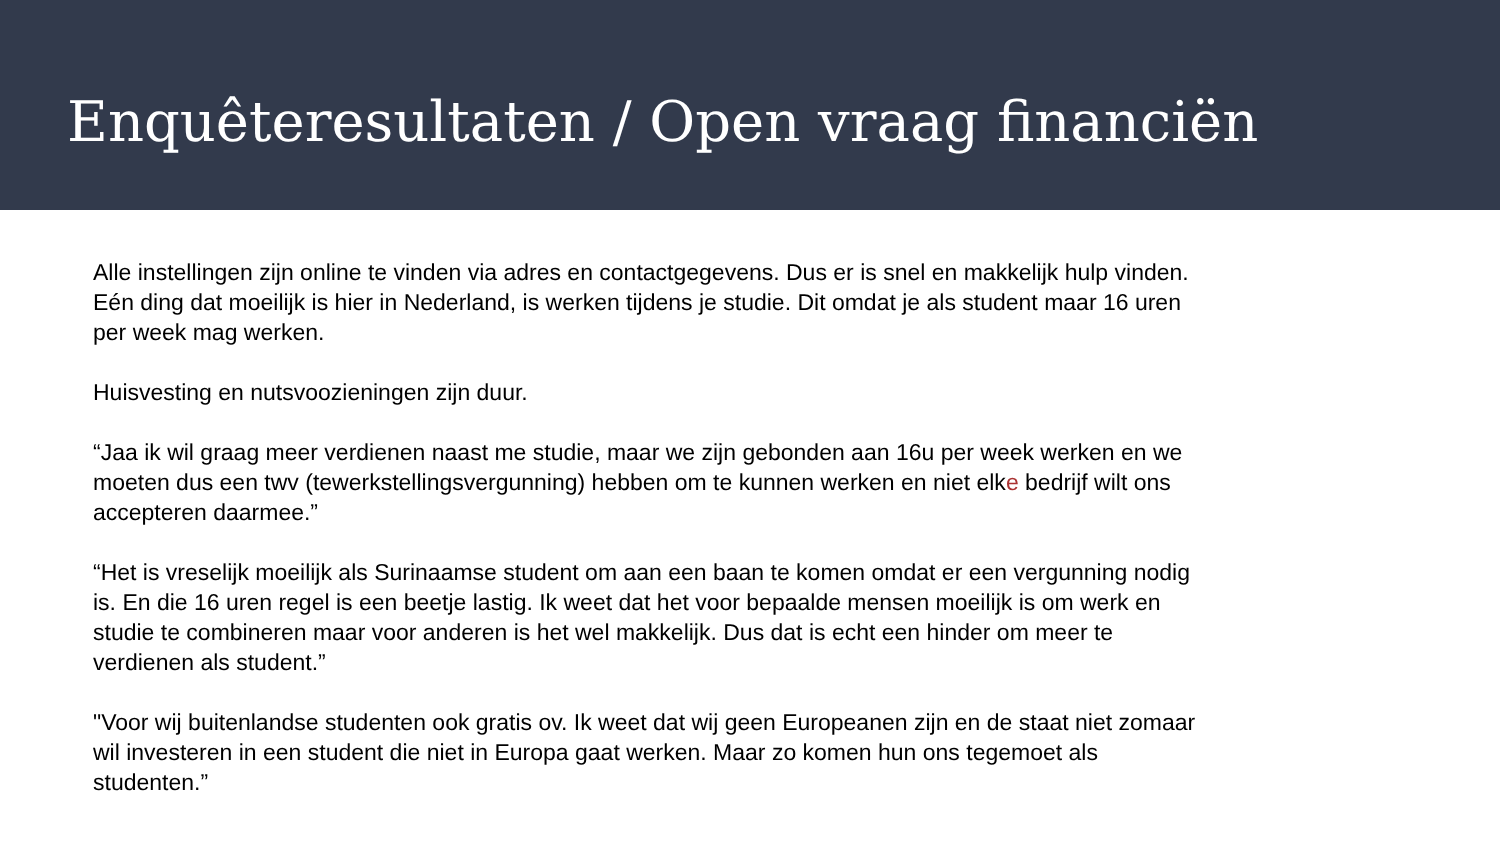Enquêteresultaten / Open vraag financiën
Alle instellingen zijn online te vinden via adres en contactgegevens. Dus er is snel en makkelijk hulp vinden. Eén ding dat moeilijk is hier in Nederland, is werken tijdens je studie. Dit omdat je als student maar 16 uren per week mag werken.
Huisvesting en nutsvoozieningen zijn duur.
“Jaa ik wil graag meer verdienen naast me studie, maar we zijn gebonden aan 16u per week werken en we moeten dus een twv (tewerkstellingsvergunning) hebben om te kunnen werken en niet elke bedrijf wilt ons accepteren daarmee.”
“Het is vreselijk moeilijk als Surinaamse student om aan een baan te komen omdat er een vergunning nodig is. En die 16 uren regel is een beetje lastig. Ik weet dat het voor bepaalde mensen moeilijk is om werk en studie te combineren maar voor anderen is het wel makkelijk. Dus dat is echt een hinder om meer te verdienen als student.”
"Voor wij buitenlandse studenten ook gratis ov. Ik weet dat wij geen Europeanen zijn en de staat niet zomaar wil investeren in een student die niet in Europa gaat werken. Maar zo komen hun ons tegemoet als studenten.”